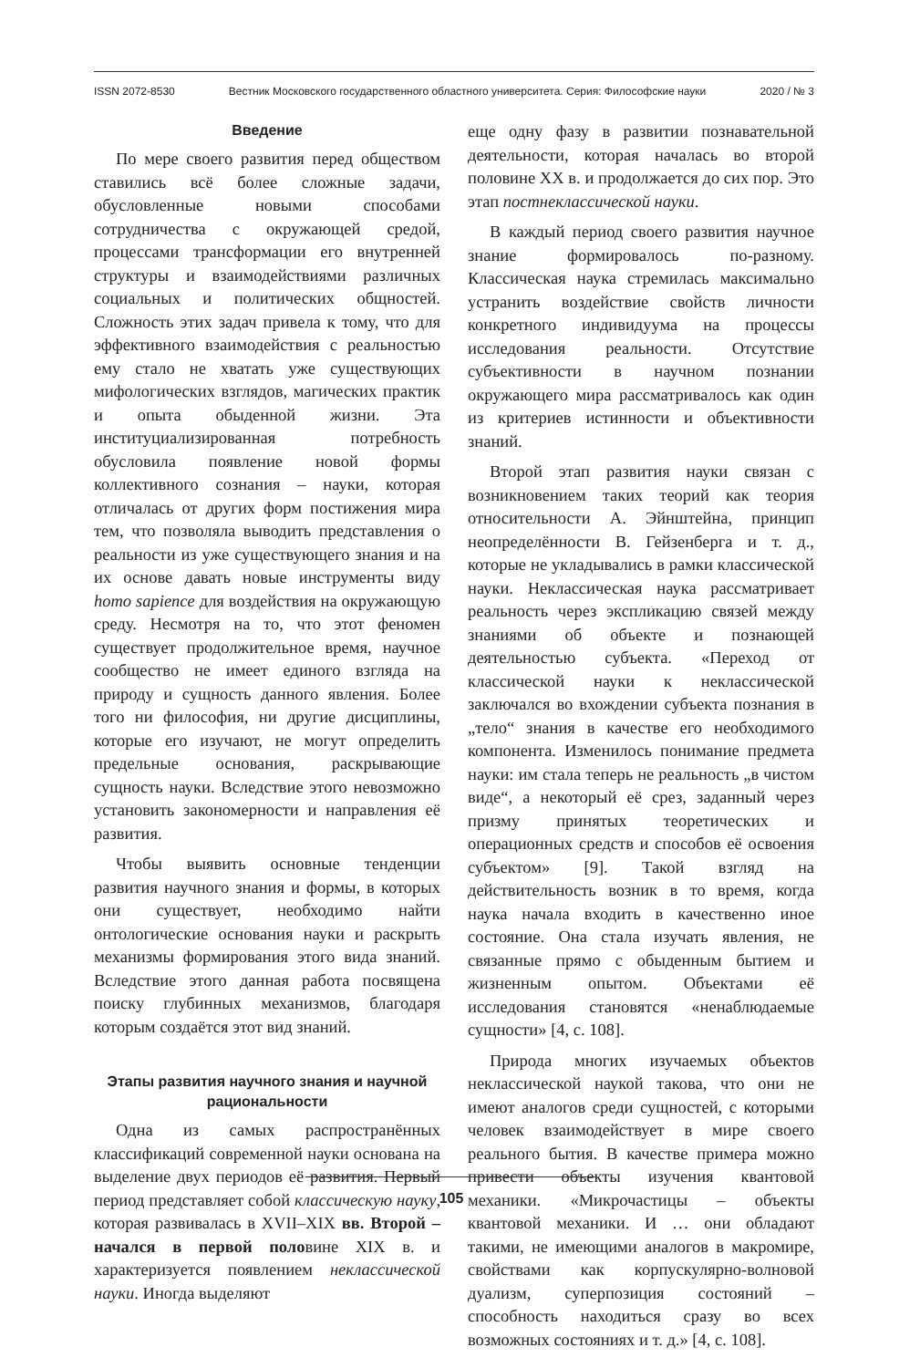ISSN 2072-8530 Вестник Московского государственного областного университета. Серия: Философские науки 2020 / № 3
Введение
По мере своего развития перед обществом ставились всё более сложные задачи, обусловленные новыми способами сотрудничества с окружающей средой, процессами трансформации его внутренней структуры и взаимодействиями различных социальных и политических общностей. Сложность этих задач привела к тому, что для эффективного взаимодействия с реальностью ему стало не хватать уже существующих мифологических взглядов, магических практик и опыта обыденной жизни. Эта институциализированная потребность обусловила появление новой формы коллективного сознания – науки, которая отличалась от других форм постижения мира тем, что позволяла выводить представления о реальности из уже существующего знания и на их основе давать новые инструменты виду homo sapience для воздействия на окружающую среду. Несмотря на то, что этот феномен существует продолжительное время, научное сообщество не имеет единого взгляда на природу и сущность данного явления. Более того ни философия, ни другие дисциплины, которые его изучают, не могут определить предельные основания, раскрывающие сущность науки. Вследствие этого невозможно установить закономерности и направления её развития.
Чтобы выявить основные тенденции развития научного знания и формы, в которых они существует, необходимо найти онтологические основания науки и раскрыть механизмы формирования этого вида знаний. Вследствие этого данная работа посвящена поиску глубинных механизмов, благодаря которым создаётся этот вид знаний.
Этапы развития научного знания и научной рациональности
Одна из самых распространённых классификаций современной науки основана на выделение двух периодов её развития. Первый период представляет собой классическую науку, которая развивалась в XVII–XIX вв. Второй – начался в первой половине XIX в. и характеризуется появлением неклассической науки. Иногда выделяют
еще одну фазу в развитии познавательной деятельности, которая началась во второй половине XX в. и продолжается до сих пор. Это этап постнеклассической науки.
В каждый период своего развития научное знание формировалось по-разному. Классическая наука стремилась максимально устранить воздействие свойств личности конкретного индивидуума на процессы исследования реальности. Отсутствие субъективности в научном познании окружающего мира рассматривалось как один из критериев истинности и объективности знаний.
Второй этап развития науки связан с возникновением таких теорий как теория относительности А. Эйнштейна, принцип неопределённости В. Гейзенберга и т. д., которые не укладывались в рамки классической науки. Неклассическая наука рассматривает реальность через экспликацию связей между знаниями об объекте и познающей деятельностью субъекта. «Переход от классической науки к неклассической заключался во вхождении субъекта познания в „тело“ знания в качестве его необходимого компонента. Изменилось понимание предмета науки: им стала теперь не реальность „в чистом виде“, а некоторый её срез, заданный через призму принятых теоретических и операционных средств и способов её освоения субъектом» [9]. Такой взгляд на действительность возник в то время, когда наука начала входить в качественно иное состояние. Она стала изучать явления, не связанные прямо с обыденным бытием и жизненным опытом. Объектами её исследования становятся «ненаблюдаемые сущности» [4, с. 108].
Природа многих изучаемых объектов неклассической наукой такова, что они не имеют аналогов среди сущностей, с которыми человек взаимодействует в мире своего реального бытия. В качестве примера можно привести объекты изучения квантовой механики. «Микрочастицы – объекты квантовой механики. И … они обладают такими, не имеющими аналогов в макромире, свойствами как корпускулярно-волновой дуализм, суперпозиция состояний – способность находиться сразу во всех возможных состояниях и т. д.» [4, с. 108].
105